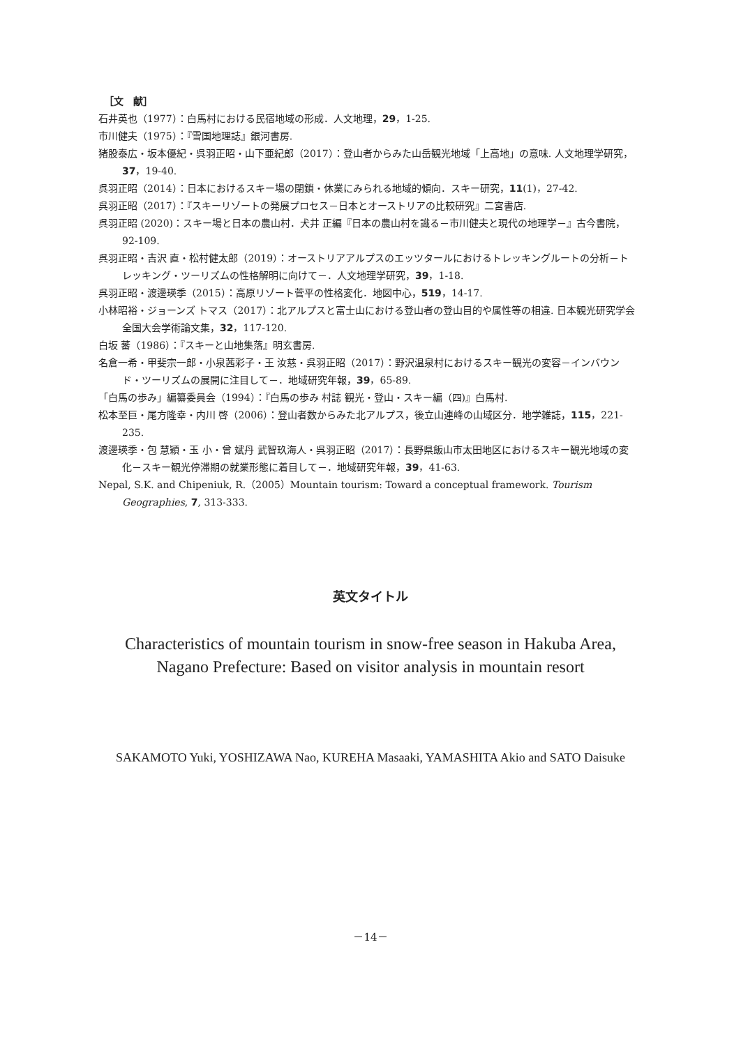［文　献］
石井英也（1977）：白馬村における民宿地域の形成．人文地理，29，1-25.
市川健夫（1975）：『雪国地理誌』銀河書房.
猪股泰広・坂本優紀・呉羽正昭・山下亜紀郎（2017）：登山者からみた山岳観光地域「上高地」の意味. 人文地理学研究，37，19-40.
呉羽正昭（2014）：日本におけるスキー場の閉鎖・休業にみられる地域的傾向．スキー研究，11(1)，27-42.
呉羽正昭（2017）：『スキーリゾートの発展プロセス－日本とオーストリアの比較研究』二宮書店.
呉羽正昭 (2020)：スキー場と日本の農山村．犬井 正編『日本の農山村を識る－市川健夫と現代の地理学－』古今書院，92-109.
呉羽正昭・吉沢 直・松村健太郎（2019）：オーストリアアルプスのエッツタールにおけるトレッキングルートの分析－トレッキング・ツーリズムの性格解明に向けて－．人文地理学研究，39，1-18.
呉羽正昭・渡邊瑛季（2015）：高原リゾート菅平の性格変化．地図中心，519，14-17.
小林昭裕・ジョーンズ トマス（2017）：北アルプスと富士山における登山者の登山目的や属性等の相違. 日本観光研究学会全国大会学術論文集，32，117-120.
白坂 蕃（1986）：『スキーと山地集落』明玄書房.
名倉一希・甲斐宗一郎・小泉茜彩子・王 汝慈・呉羽正昭（2017）：野沢温泉村におけるスキー観光の変容－インバウンド・ツーリズムの展開に注目して－．地域研究年報，39，65-89.
「白馬の歩み」編纂委員会（1994）：『白馬の歩み 村誌 観光・登山・スキー編（四)』白馬村.
松本至巨・尾方隆幸・内川 啓（2006）：登山者数からみた北アルプス，後立山連峰の山域区分．地学雑誌，115，221-235.
渡邊瑛季・包 慧穎・玉 小・曾 斌丹 武智玖海人・呉羽正昭（2017）：長野県飯山市太田地区におけるスキー観光地域の変化－スキー観光停滞期の就業形態に着目して－．地域研究年報，39，41-63.
Nepal, S.K. and Chipeniuk, R.（2005）Mountain tourism: Toward a conceptual framework. Tourism Geographies, 7, 313-333.
英文タイトル
Characteristics of mountain tourism in snow-free season in Hakuba Area,
Nagano Prefecture: Based on visitor analysis in mountain resort
SAKAMOTO Yuki, YOSHIZAWA Nao, KUREHA Masaaki, YAMASHITA Akio and SATO Daisuke
－14－